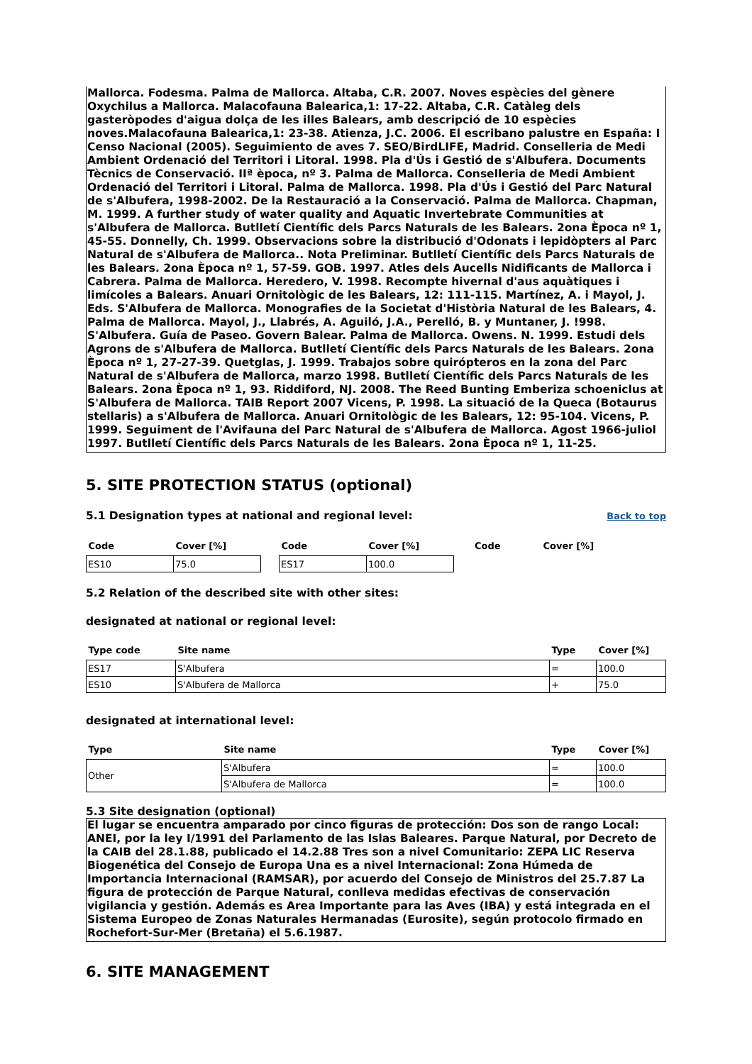Mallorca. Fodesma. Palma de Mallorca. Altaba, C.R. 2007. Noves espècies del gènere Oxychilus a Mallorca. Malacofauna Balearica,1: 17-22. Altaba, C.R. Catàleg dels gasteròpodes d'aigua dolça de les illes Balears, amb descripció de 10 espècies noves.Malacofauna Balearica,1: 23-38. Atienza, J.C. 2006. El escribano palustre en España: I Censo Nacional (2005). Seguimiento de aves 7. SEO/BirdLIFE, Madrid. Conselleria de Medi Ambient Ordenació del Territori i Litoral. 1998. Pla d'Ús i Gestió de s'Albufera. Documents Tècnics de Conservació. IIª època, nº 3. Palma de Mallorca. Conselleria de Medi Ambient Ordenació del Territori i Litoral. Palma de Mallorca. 1998. Pla d'Ús i Gestió del Parc Natural de s'Albufera, 1998-2002. De la Restauració a la Conservació. Palma de Mallorca. Chapman, M. 1999. A further study of water quality and Aquatic Invertebrate Communities at s'Albufera de Mallorca. Butlletí Científic dels Parcs Naturals de les Balears. 2ona Època nº 1, 45-55. Donnelly, Ch. 1999. Observacions sobre la distribució d'Odonats i lepidòpters al Parc Natural de s'Albufera de Mallorca.. Nota Preliminar. Butlletí Científic dels Parcs Naturals de les Balears. 2ona Època nº 1, 57-59. GOB. 1997. Atles dels Aucells Nidificants de Mallorca i Cabrera. Palma de Mallorca. Heredero, V. 1998. Recompte hivernal d'aus aquàtiques i limícoles a Balears. Anuari Ornitològic de les Balears, 12: 111-115. Martínez, A. i Mayol, J. Eds. S'Albufera de Mallorca. Monografies de la Societat d'Història Natural de les Balears, 4. Palma de Mallorca. Mayol, J., Llabrés, A. Aguiló, J.A., Perelló, B. y Muntaner, J. !998. S'Albufera. Guía de Paseo. Govern Balear. Palma de Mallorca. Owens. N. 1999. Estudi dels Agrons de s'Albufera de Mallorca. Butlletí Científic dels Parcs Naturals de les Balears. 2ona Època nº 1, 27-27-39. Quetglas, J. 1999. Trabajos sobre quirópteros en la zona del Parc Natural de s'Albufera de Mallorca, marzo 1998. Butlletí Científic dels Parcs Naturals de les Balears. 2ona Època nº 1, 93. Riddiford, NJ. 2008. The Reed Bunting Emberiza schoeniclus at S'Albufera de Mallorca. TAIB Report 2007 Vicens, P. 1998. La situació de la Queca (Botaurus stellaris) a s'Albufera de Mallorca. Anuari Ornitològic de les Balears, 12: 95-104. Vicens, P. 1999. Seguiment de l'Avifauna del Parc Natural de s'Albufera de Mallorca. Agost 1966-juliol 1997. Butlletí Científic dels Parcs Naturals de les Balears. 2ona Època nº 1, 11-25.
5. SITE PROTECTION STATUS (optional)
5.1 Designation types at national and regional level:
Back to top
| Code | Cover [%] | | Code | Cover [%] | | Code | Cover [%] |
| --- | --- | --- | --- | --- | --- | --- | --- |
| ES10 | 75.0 | | ES17 | 100.0 | | | |
5.2 Relation of the described site with other sites:
designated at national or regional level:
| Type code | Site name | Type | Cover [%] |
| --- | --- | --- | --- |
| ES17 | S'Albufera | = | 100.0 |
| ES10 | S'Albufera de Mallorca | + | 75.0 |
designated at international level:
| Type | Site name | Type | Cover [%] |
| --- | --- | --- | --- |
| Other | S'Albufera | = | 100.0 |
| | S'Albufera de Mallorca | = | 100.0 |
5.3 Site designation (optional)
El lugar se encuentra amparado por cinco figuras de protección: Dos son de rango Local: ANEI, por la ley I/1991 del Parlamento de las Islas Baleares. Parque Natural, por Decreto de la CAIB del 28.1.88, publicado el 14.2.88 Tres son a nivel Comunitario: ZEPA LIC Reserva Biogenética del Consejo de Europa Una es a nivel Internacional: Zona Húmeda de Importancia Internacional (RAMSAR), por acuerdo del Consejo de Ministros del 25.7.87 La figura de protección de Parque Natural, conlleva medidas efectivas de conservación vigilancia y gestión. Además es Area Importante para las Aves (IBA) y está integrada en el Sistema Europeo de Zonas Naturales Hermanadas (Eurosite), según protocolo firmado en Rochefort-Sur-Mer (Bretaña) el 5.6.1987.
6. SITE MANAGEMENT